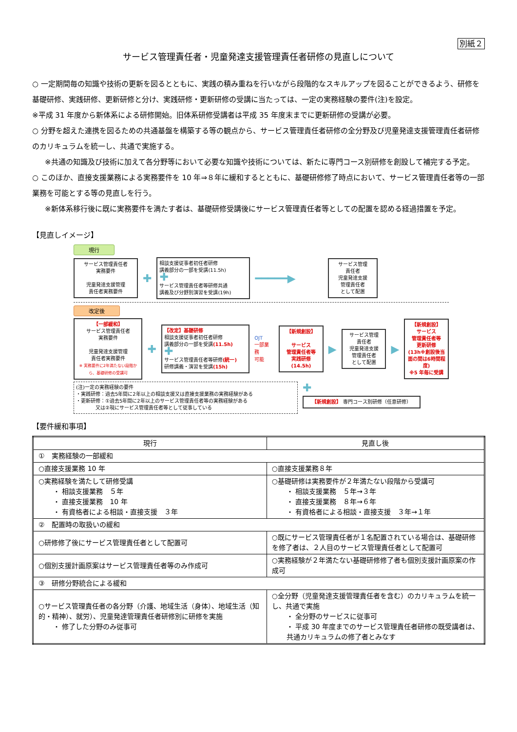別紙２
サービス管理責任者・児童発達支援管理責任者研修の見直しについて
○ 一定期間毎の知識や技術の更新を図るとともに、実践の積み重ねを行いながら段階的なスキルアップを図ることができるよう、研修を基礎研修、実践研修、更新研修と分け、実践研修・更新研修の受講に当たっては、一定の実務経験の要件(注)を設定。
※平成 31 年度から新体系による研修開始。旧体系研修受講者は平成 35 年度末までに更新研修の受講が必要。
○ 分野を超えた連携を図るための共通基盤を構築する等の観点から、サービス管理責任者研修の全分野及び児童発達支援管理責任者研修のカリキュラムを統一し、共通で実施する。
※共通の知識及び技術に加えて各分野等において必要な知識や技術については、新たに専門コース別研修を創設して補完する予定。
○ このほか、直接支援業務による実務要件を 10 年⇒８年に緩和するとともに、基礎研修修了時点において、サービス管理責任者等の一部業務を可能とする等の見直しを行う。
※新体系移行後に既に実務要件を満たす者は、基礎研修受講後にサービス管理責任者等としての配置を認める経過措置を予定。
【見直しイメージ】
現行
サービス管理責任者
実務要件
児童発達支援管理
責任者実務要件
✚
相談支援従事者初任者研修
講義部分の一部を受講(11.5h)
✚
サービス管理責任者等研修共通
講義及び分野別演習を受講(19h)
━━━━━▶
サービス管理
責任者
児童発達支援
管理責任者
として配置
改定後
【一部緩和】
サービス管理責任者
実務要件
児童発達支援管理
責任者実務要件
※ 実務要件に2年満たない段階から、基礎研修の受講可
✚
【改定】基礎研修
相談支援従事者初任者研修
講義部分の一部を受講(11.5h)
✚
サービス管理責任者等研修(統一)
研修講義・演習を受講(15h)
OJT
一部業務
可能
【新規創設】
サービス
管理責任者等
実践研修
(14.5h)
▶
サービス管理
責任者
児童発達支援
管理責任者
として配置
▶
【新規創設】
サービス
管理責任者等
更新研修
(13h※創設後当面の間は6時間程度)
※5 年毎に受講
(注)一定の実務経験の要件
・実践研修：過去5年間に2年以上の相談支援又は直接支援業務の実務経験がある
・更新研修：①過去5年間に2年以上のサービス管理責任者等の実務経験がある
　　　　又は②現にサービス管理責任者等として従事している
✚
【新規創設】 専門コース別研修（任意研修）
【要件緩和事項】
| 現行 | 見直し後 |
| --- | --- |
| ① 実務経験の一部緩和 | |
| ○直接支援業務 10 年 | ○直接支援業務８年 |
| ○実務経験を満たして研修受講 ・ 相談支援業務 ５年 ・ 直接支援業務 10 年 ・ 有資格者による相談・直接支援 ３年 | ○基礎研修は実務要件が２年満たない段階から受講可 ・ 相談支援業務 ５年→３年 ・ 直接支援業務 ８年→６年 ・ 有資格者による相談・直接支援 ３年→１年 |
| ② 配置時の取扱いの緩和 | |
| ○研修修了後にサービス管理責任者として配置可 | ○既にサービス管理責任者が１名配置されている場合は、基礎研修を修了者は、２人目のサービス管理責任者として配置可 |
| ○個別支援計画原案はサービス管理責任者等のみ作成可 | ○実務経験が２年満たない基礎研修修了者も個別支援計画原案の作成可 |
| ③ 研修分野統合による緩和 | |
| ○サービス管理責任者の各分野（介護、地域生活（身体）、地域生活（知的・精神）、就労）、児童発達管理責任者研修別に研修を実施 ・ 修了した分野のみ従事可 | ○全分野（児童発達支援管理責任者を含む）のカリキュラムを統一し、共通で実施 ・ 全分野のサービスに従事可 ・ 平成 30 年度までのサービス管理責任者研修の既受講者は、共通カリキュラムの修了者とみなす |